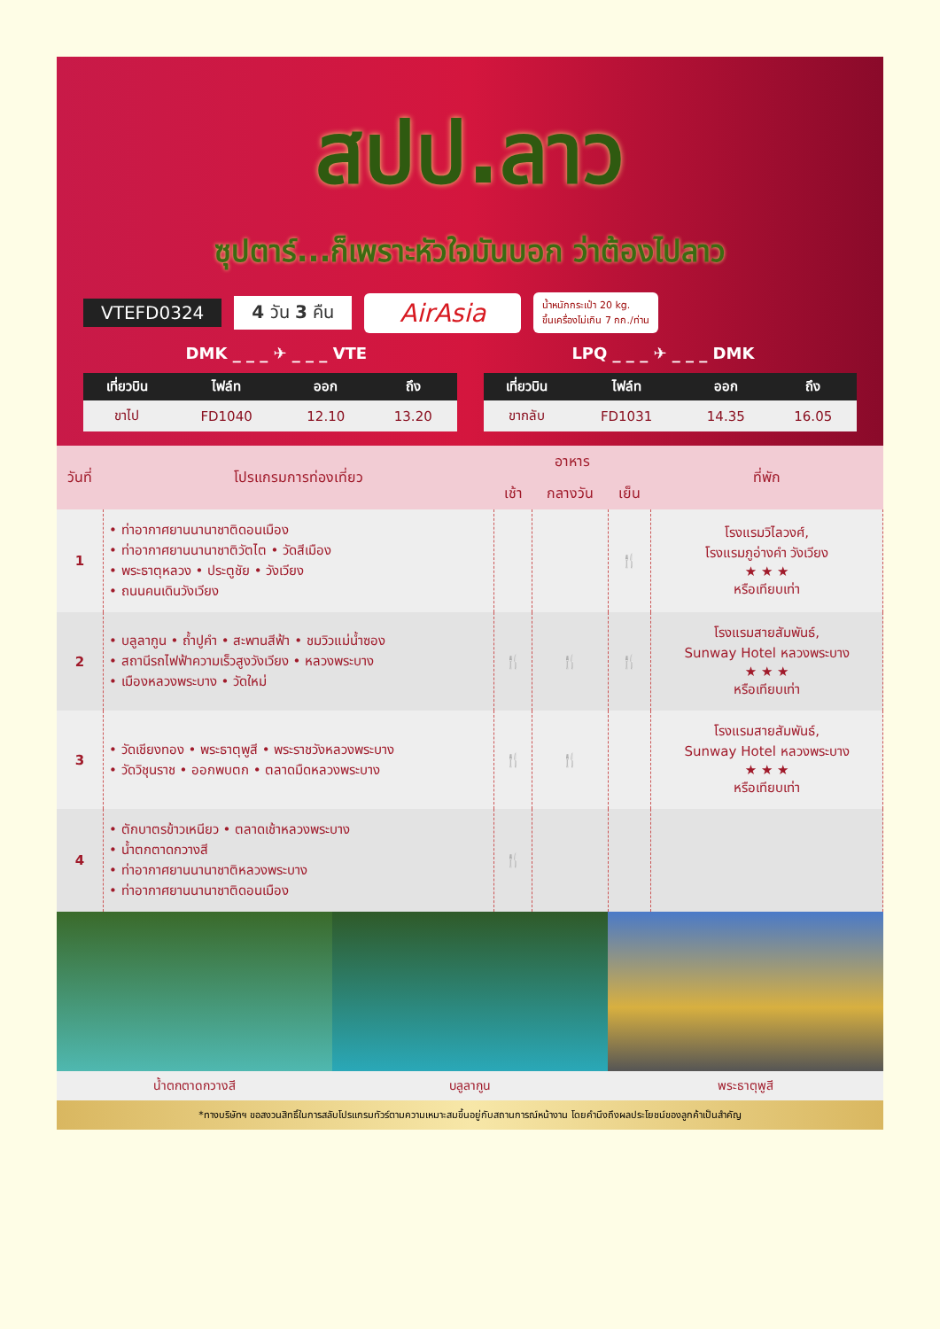สปป.ลาว
ซุปตาร์...ก็เพราะหัวใจมันบอก ว่าต้องไปลาว
VTEFD0324 4 วัน 3 คืน AirAsia น้ำหนักกระเป๋า 20 kg.
ขึ้นเครื่องไม่เกิน 7 กก./ท่าน
DMK _ _ _ ✈ _ _ _ VTE LPQ _ _ _ ✈ _ _ _ DMK
| เที่ยวบิน | ไฟล์ท | ออก | ถึง |
| --- | --- | --- | --- |
| ขาไป | FD1040 | 12.10 | 13.20 |
| เที่ยวบิน | ไฟล์ท | ออก | ถึง |
| --- | --- | --- | --- |
| ขากลับ | FD1031 | 14.35 | 16.05 |
| วันที่ | โปรแกรมการท่องเที่ยว | อาหาร | | | ที่พัก |
| --- | --- | --- | --- | --- | --- |
| | | เช้า | กลางวัน | เย็น | |
| 1 | • ท่าอากาศยานนานาชาติดอนเมือง • ท่าอากาศยานนานาชาติวัตไต • วัดสีเมือง • พระธาตุหลวง • ประตูชัย • วังเวียง • ถนนคนเดินวังเวียง | | | 🍴 | โรงแรมวิไลวงศ์, โรงแรมภูอ่างคำ วังเวียง ★ ★ ★ หรือเทียบเท่า |
| 2 | • บลูลากูน • ถ้ำปูคำ • สะพานสีฟ้า • ชมวิวแม่น้ำซอง • สถานีรถไฟฟ้าความเร็วสูงวังเวียง • หลวงพระบาง • เมืองหลวงพระบาง • วัดใหม่ | 🍴 | 🍴 | 🍴 | โรงแรมสายสัมพันธ์, Sunway Hotel หลวงพระบาง ★ ★ ★ หรือเทียบเท่า |
| 3 | • วัดเชียงทอง • พระธาตุพูสี • พระราชวังหลวงพระบาง • วัดวิชุนราช • ออกพบตก • ตลาดมืดหลวงพระบาง | 🍴 | 🍴 | | โรงแรมสายสัมพันธ์, Sunway Hotel หลวงพระบาง ★ ★ ★ หรือเทียบเท่า |
| 4 | • ตักบาตรข้าวเหนียว • ตลาดเช้าหลวงพระบาง • น้ำตกตาดกวางสี • ท่าอากาศยานนานาชาติหลวงพระบาง • ท่าอากาศยานนานาชาติดอนเมือง | 🍴 | | | |
น้ำตกตาดกวางสี บลูลากูน พระธาตุพูสี
*ทางบริษัทฯ ขอสงวนสิทธิ์ในการสลับโปรแกรมทัวร์ตามความเหมาะสมขึ้นอยู่กับสถานการณ์หน้างาน โดยคำนึงถึงผลประโยชน์ของลูกค้าเป็นสำคัญ